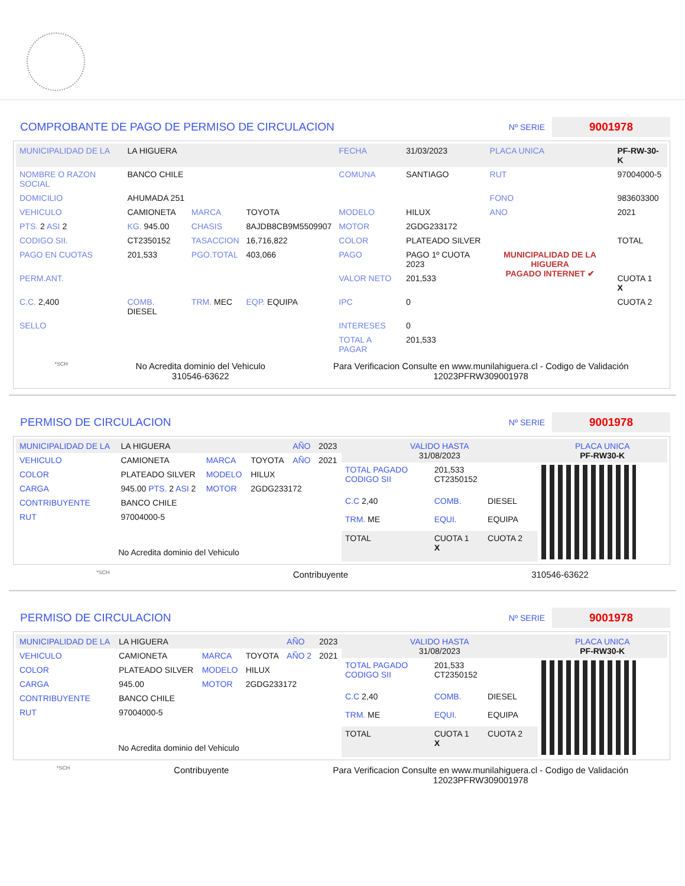COMPROBANTE DE PAGO DE PERMISO DE CIRCULACION
Nº SERIE
9001978
| MUNICIPALIDAD DE LA | LA HIGUERA | | | FECHA | 31/03/2023 | PLACA UNICA | PF-RW-30-K |
| NOMBRE O RAZON SOCIAL | BANCO CHILE | | | COMUNA | SANTIAGO | RUT | 97004000-5 |
| DOMICILIO | AHUMADA 251 | | | | | FONO | 983603300 |
| VEHICULO | CAMIONETA | MARCA | TOYOTA | MODELO | HILUX | ANO | 2021 |
| PTS. 2 ASI 2 | KG. 945.00 | CHASIS | 8AJDB8CB9M5509907 | MOTOR | 2GDG233172 | | |
| CODIGO SII. | CT2350152 | TASACCION | 16,716,822 | COLOR | PLATEADO SILVER | | TOTAL |
| PAGO EN CUOTAS | 201,533 | PGO.TOTAL | 403,066 | PAGO | PAGO 1º CUOTA 2023 | MUNICIPALIDAD DE LA HIGUERA PAGADO INTERNET ✔ | |
| PERM.ANT. | | | | VALOR NETO | 201,533 | | CUOTA 1 X |
| C.C. 2,400 | COMB. DIESEL | TRM. MEC | EQP. EQUIPA | IPC | 0 | | CUOTA 2 |
| SELLO | | | | INTERESES | 0 | | |
| | | | | TOTAL A PAGAR | 201,533 | | |
*SCH
No Acredita dominio del Vehiculo
310546-63622
Para Verificacion Consulte en www.munilahiguera.cl - Codigo de Validación
12023PFRW309001978
PERMISO DE CIRCULACION
Nº SERIE
9001978
| MUNICIPALIDAD DE LA | LA HIGUERA | | | AÑO | 2023 |
| VEHICULO | CAMIONETA | MARCA | TOYOTA | AÑO | 2021 |
| COLOR | PLATEADO SILVER | MODELO | HILUX | | |
| CARGA | 945.00 PTS. 2 ASI 2 | MOTOR | 2GDG233172 | | |
| CONTRIBUYENTE | BANCO CHILE | | | | |
| RUT | 97004000-5 | | | | |
| No Acredita dominio del Vehiculo | | | | | |
| VALIDO HASTA 31/08/2023 | | | PLACA UNICA PF-RW30-K |
| TOTAL PAGADO CODIGO SII | 201,533 CT2350152 | | |
| C.C 2,40 | COMB. | DIESEL | |
| TRM. ME | EQUI. | EQUIPA | |
| TOTAL | CUOTA 1 X | CUOTA 2 | |
*SCH Contribuyente 310546-63622
PERMISO DE CIRCULACION
Nº SERIE
9001978
| MUNICIPALIDAD DE LA | LA HIGUERA | | | AÑO | 2023 |
| VEHICULO | CAMIONETA | MARCA | TOYOTA | AÑO 2 | 2021 |
| COLOR | PLATEADO SILVER | MODELO | HILUX | | |
| CARGA | 945.00 | MOTOR | 2GDG233172 | | |
| CONTRIBUYENTE | BANCO CHILE | | | | |
| RUT | 97004000-5 | | | | |
| No Acredita dominio del Vehiculo | | | | | |
| VALIDO HASTA 31/08/2023 | | | PLACA UNICA PF-RW30-K |
| TOTAL PAGADO CODIGO SII | 201,533 CT2350152 | | |
| C.C 2,40 | COMB. | DIESEL | |
| TRM. ME | EQUI. | EQUIPA | |
| TOTAL | CUOTA 1 X | CUOTA 2 | |
*SCH Contribuyente Para Verificacion Consulte en www.munilahiguera.cl - Codigo de Validación
12023PFRW309001978